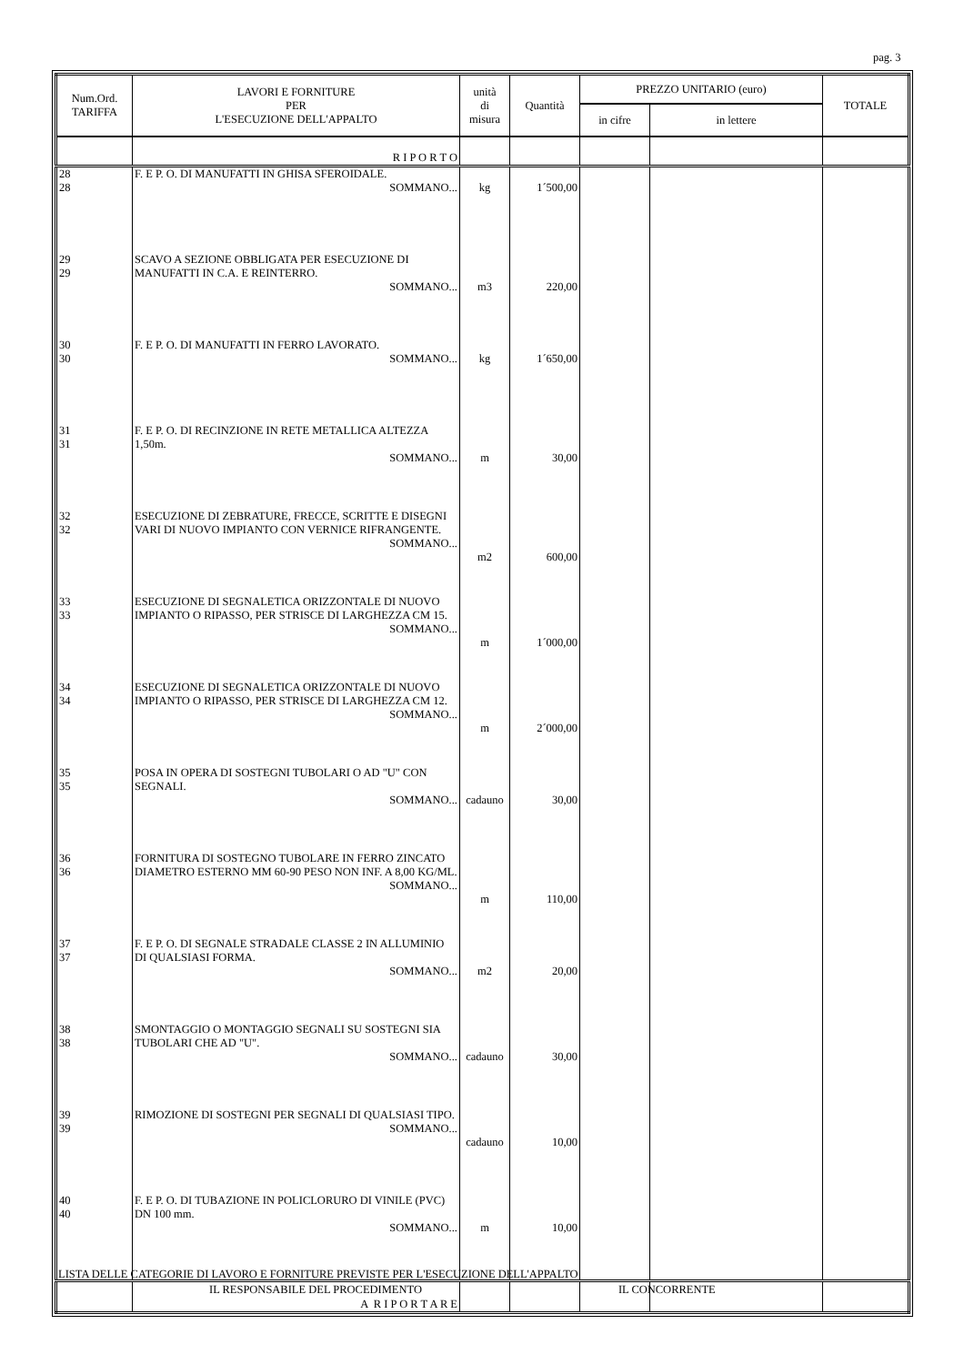pag. 3
| Num.Ord. TARIFFA | LAVORI E FORNITURE PER L'ESECUZIONE DELL'APPALTO | unità di misura | Quantità | PREZZO UNITARIO (euro) | | TOTALE |
| --- | --- | --- | --- | --- | --- | --- |
| | | | | in cifre | in lettere | |
| | R I P O R T O | | | | | |
| 28 28 | F. E P. O. DI MANUFATTI IN GHISA SFEROIDALE. SOMMANO... | kg | 1´500,00 | | | |
| 29 29 | SCAVO A SEZIONE OBBLIGATA PER ESECUZIONE DI MANUFATTI IN C.A. E REINTERRO. SOMMANO... | m3 | 220,00 | | | |
| 30 30 | F. E P. O. DI MANUFATTI IN FERRO LAVORATO. SOMMANO... | kg | 1´650,00 | | | |
| 31 31 | F. E P. O. DI RECINZIONE IN RETE METALLICA ALTEZZA 1,50m. SOMMANO... | m | 30,00 | | | |
| 32 32 | ESECUZIONE DI ZEBRATURE, FRECCE, SCRITTE E DISEGNI VARI DI NUOVO IMPIANTO CON VERNICE RIFRANGENTE. SOMMANO... | m2 | 600,00 | | | |
| 33 33 | ESECUZIONE DI SEGNALETICA ORIZZONTALE DI NUOVO IMPIANTO O RIPASSO, PER STRISCE DI LARGHEZZA CM 15. SOMMANO... | m | 1´000,00 | | | |
| 34 34 | ESECUZIONE DI SEGNALETICA ORIZZONTALE DI NUOVO IMPIANTO O RIPASSO, PER STRISCE DI LARGHEZZA CM 12. SOMMANO... | m | 2´000,00 | | | |
| 35 35 | POSA IN OPERA DI SOSTEGNI TUBOLARI O AD "U" CON SEGNALI. SOMMANO... | cadauno | 30,00 | | | |
| 36 36 | FORNITURA DI SOSTEGNO TUBOLARE IN FERRO ZINCATO DIAMETRO ESTERNO MM 60-90 PESO NON INF. A 8,00 KG/ML. SOMMANO... | m | 110,00 | | | |
| 37 37 | F. E P. O. DI SEGNALE STRADALE CLASSE 2 IN ALLUMINIO DI QUALSIASI FORMA. SOMMANO... | m2 | 20,00 | | | |
| 38 38 | SMONTAGGIO O MONTAGGIO SEGNALI SU SOSTEGNI SIA TUBOLARI CHE AD "U". SOMMANO... | cadauno | 30,00 | | | |
| 39 39 | RIMOZIONE DI SOSTEGNI PER SEGNALI DI QUALSIASI TIPO. SOMMANO... | cadauno | 10,00 | | | |
| 40 40 | F. E P. O. DI TUBAZIONE IN POLICLORURO DI VINILE (PVC) DN 100 mm. SOMMANO... | m | 10,00 | | | |
| | A R I P O R T A R E | | | | | |
LISTA DELLE CATEGORIE DI LAVORO E FORNITURE PREVISTE PER L'ESECUZIONE DELL'APPALTO
IL RESPONSABILE DEL PROCEDIMENTO IL CONCORRENTE